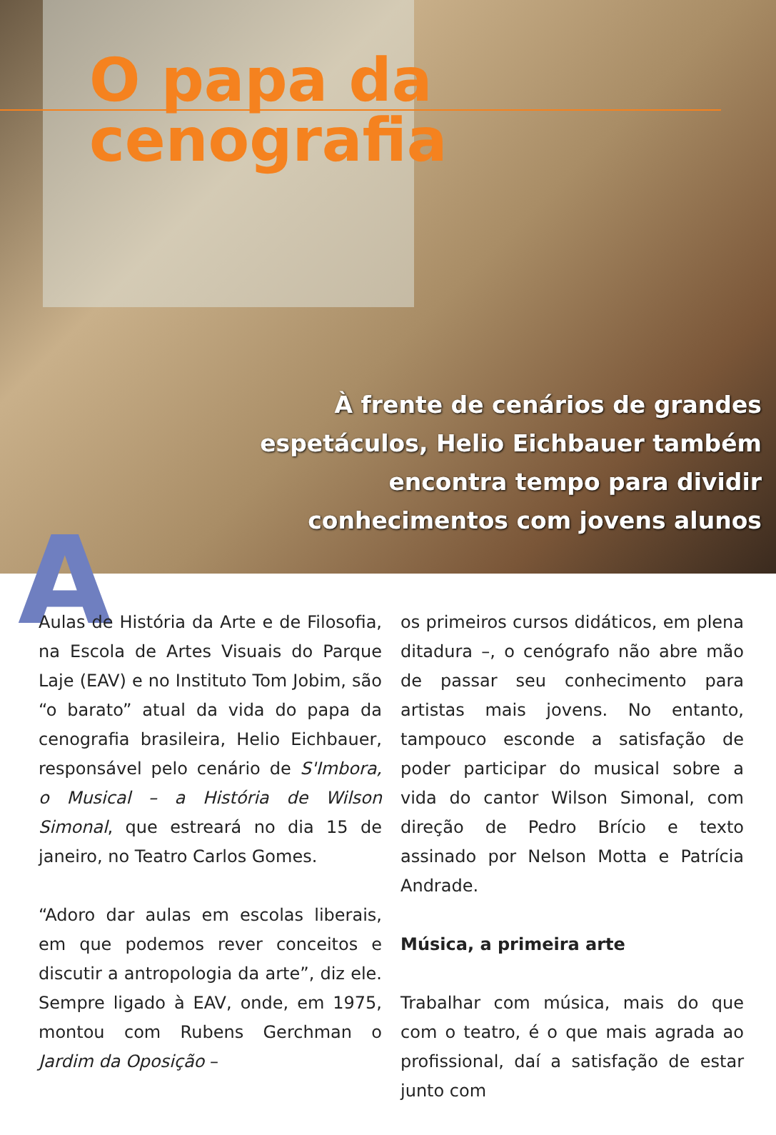O papa da cenografia
À frente de cenários de grandes
espetáculos, Helio Eichbauer também
encontra tempo para dividir
conhecimentos com jovens alunos
A
Aulas de História da Arte e de Filosofia, na Escola de Artes Visuais do Parque Laje (EAV) e no Instituto Tom Jobim, são “o barato” atual da vida do papa da cenografia brasileira, Helio Eichbauer, responsável pelo cenário de S'Imbora, o Musical – a História de Wilson Simonal, que estreará no dia 15 de janeiro, no Teatro Carlos Gomes.
“Adoro dar aulas em escolas liberais, em que podemos rever conceitos e discutir a antropologia da arte”, diz ele. Sempre ligado à EAV, onde, em 1975, montou com Rubens Gerchman o Jardim da Oposição –
os primeiros cursos didáticos, em plena ditadura –, o cenógrafo não abre mão de passar seu conhecimento para artistas mais jovens. No entanto, tampouco esconde a satisfação de poder participar do musical sobre a vida do cantor Wilson Simonal, com direção de Pedro Brício e texto assinado por Nelson Motta e Patrícia Andrade.
Música, a primeira arte
Trabalhar com música, mais do que com o teatro, é o que mais agrada ao profissional, daí a satisfação de estar junto com